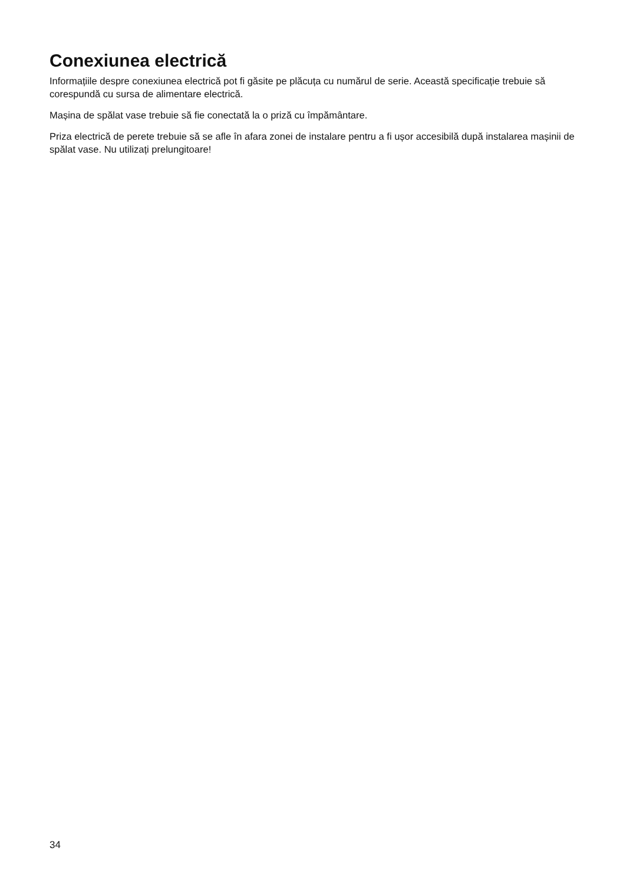Conexiunea electrică
Informațiile despre conexiunea electrică pot fi găsite pe plăcuța cu numărul de serie. Această specificație trebuie să corespundă cu sursa de alimentare electrică.
Mașina de spălat vase trebuie să fie conectată la o priză cu împământare.
Priza electrică de perete trebuie să se afle în afara zonei de instalare pentru a fi ușor accesibilă după instalarea mașinii de spălat vase. Nu utilizați prelungitoare!
34